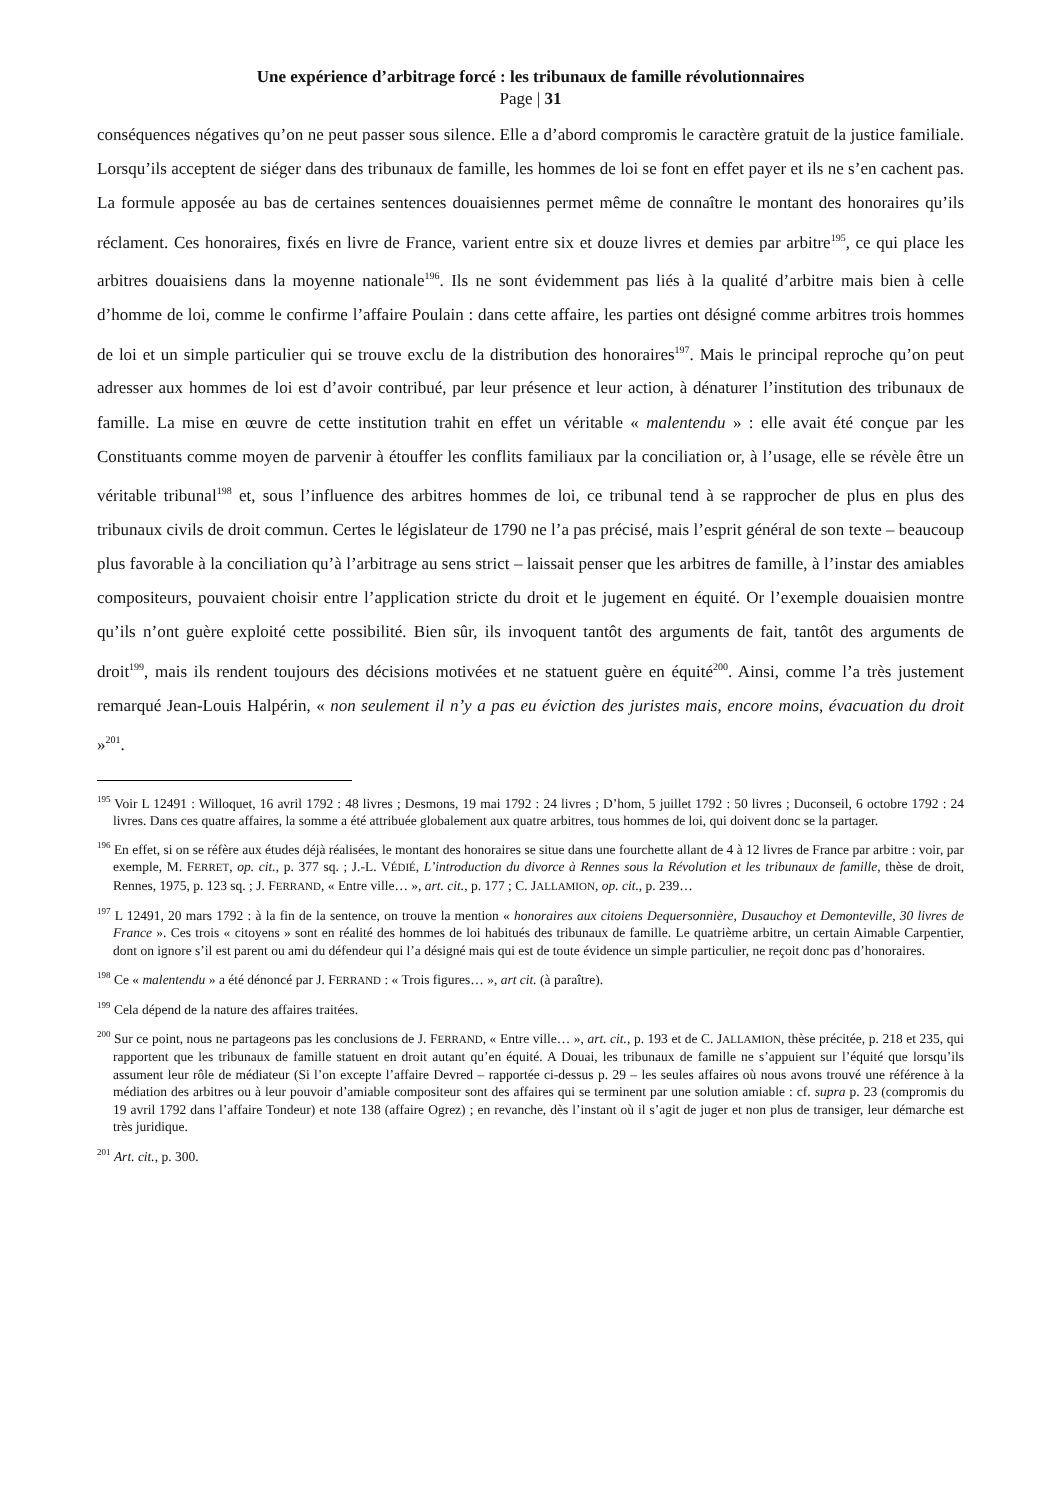Une expérience d’arbitrage forcé : les tribunaux de famille révolutionnaires
Page | 31
conséquences négatives qu’on ne peut passer sous silence. Elle a d’abord compromis le caractère gratuit de la justice familiale. Lorsqu’ils acceptent de siéger dans des tribunaux de famille, les hommes de loi se font en effet payer et ils ne s’en cachent pas. La formule apposée au bas de certaines sentences douaisiennes permet même de connaître le montant des honoraires qu’ils réclament. Ces honoraires, fixés en livre de France, varient entre six et douze livres et demies par arbitre<sup>195</sup>, ce qui place les arbitres douaisiens dans la moyenne nationale<sup>196</sup>. Ils ne sont évidemment pas liés à la qualité d’arbitre mais bien à celle d’homme de loi, comme le confirme l’affaire Poulain : dans cette affaire, les parties ont désigné comme arbitres trois hommes de loi et un simple particulier qui se trouve exclu de la distribution des honoraires<sup>197</sup>. Mais le principal reproche qu’on peut adresser aux hommes de loi est d’avoir contribué, par leur présence et leur action, à dénaturer l’institution des tribunaux de famille. La mise en œuvre de cette institution trahit en effet un véritable « malentendu » : elle avait été conçue par les Constituants comme moyen de parvenir à étouffer les conflits familiaux par la conciliation or, à l’usage, elle se révèle être un véritable tribunal<sup>198</sup> et, sous l’influence des arbitres hommes de loi, ce tribunal tend à se rapprocher de plus en plus des tribunaux civils de droit commun. Certes le législateur de 1790 ne l’a pas précisé, mais l’esprit général de son texte – beaucoup plus favorable à la conciliation qu’à l’arbitrage au sens strict – laissait penser que les arbitres de famille, à l’instar des amiables compositeurs, pouvaient choisir entre l’application stricte du droit et le jugement en équité. Or l’exemple douaisien montre qu’ils n’ont guère exploité cette possibilité. Bien sûr, ils invoquent tantôt des arguments de fait, tantôt des arguments de droit<sup>199</sup>, mais ils rendent toujours des décisions motivées et ne statuent guère en équité<sup>200</sup>. Ainsi, comme l’a très justement remarqué Jean-Louis Halpérin, « non seulement il n’y a pas eu éviction des juristes mais, encore moins, évacuation du droit »<sup>201</sup>.
<sup>195</sup> Voir L 12491 : Willoquet, 16 avril 1792 : 48 livres ; Desmons, 19 mai 1792 : 24 livres ; D’hom, 5 juillet 1792 : 50 livres ; Duconseil, 6 octobre 1792 : 24 livres. Dans ces quatre affaires, la somme a été attribuée globalement aux quatre arbitres, tous hommes de loi, qui doivent donc se la partager.
<sup>196</sup> En effet, si on se réfère aux études déjà réalisées, le montant des honoraires se situe dans une fourchette allant de 4 à 12 livres de France par arbitre : voir, par exemple, M. FERRET, op. cit., p. 377 sq. ; J.-L. VÉDIÉ, L’introduction du divorce à Rennes sous la Révolution et les tribunaux de famille, thèse de droit, Rennes, 1975, p. 123 sq. ; J. FERRAND, « Entre ville… », art. cit., p. 177 ; C. JALLAMION, op. cit., p. 239…
<sup>197</sup> L 12491, 20 mars 1792 : à la fin de la sentence, on trouve la mention « honoraires aux citoiens Dequersonnière, Dusauchoy et Demonteville, 30 livres de France ». Ces trois « citoyens » sont en réalité des hommes de loi habitués des tribunaux de famille. Le quatrième arbitre, un certain Aimable Carpentier, dont on ignore s’il est parent ou ami du défendeur qui l’a désigné mais qui est de toute évidence un simple particulier, ne reçoit donc pas d’honoraires.
<sup>198</sup> Ce « malentendu » a été dénoncé par J. FERRAND : « Trois figures… », art cit. (à paraître).
<sup>199</sup> Cela dépend de la nature des affaires traitées.
<sup>200</sup> Sur ce point, nous ne partageons pas les conclusions de J. FERRAND, « Entre ville… », art. cit., p. 193 et de C. JALLAMION, thèse précitée, p. 218 et 235, qui rapportent que les tribunaux de famille statuent en droit autant qu’en équité. A Douai, les tribunaux de famille ne s’appuient sur l’équité que lorsqu’ils assument leur rôle de médiateur (Si l’on excepte l’affaire Devred – rapportée ci-dessus p. 29 – les seules affaires où nous avons trouvé une référence à la médiation des arbitres ou à leur pouvoir d’amiable compositeur sont des affaires qui se terminent par une solution amiable : cf. supra p. 23 (compromis du 19 avril 1792 dans l’affaire Tondeur) et note 138 (affaire Ogrez) ; en revanche, dès l’instant où il s’agit de juger et non plus de transiger, leur démarche est très juridique.
<sup>201</sup> Art. cit., p. 300.